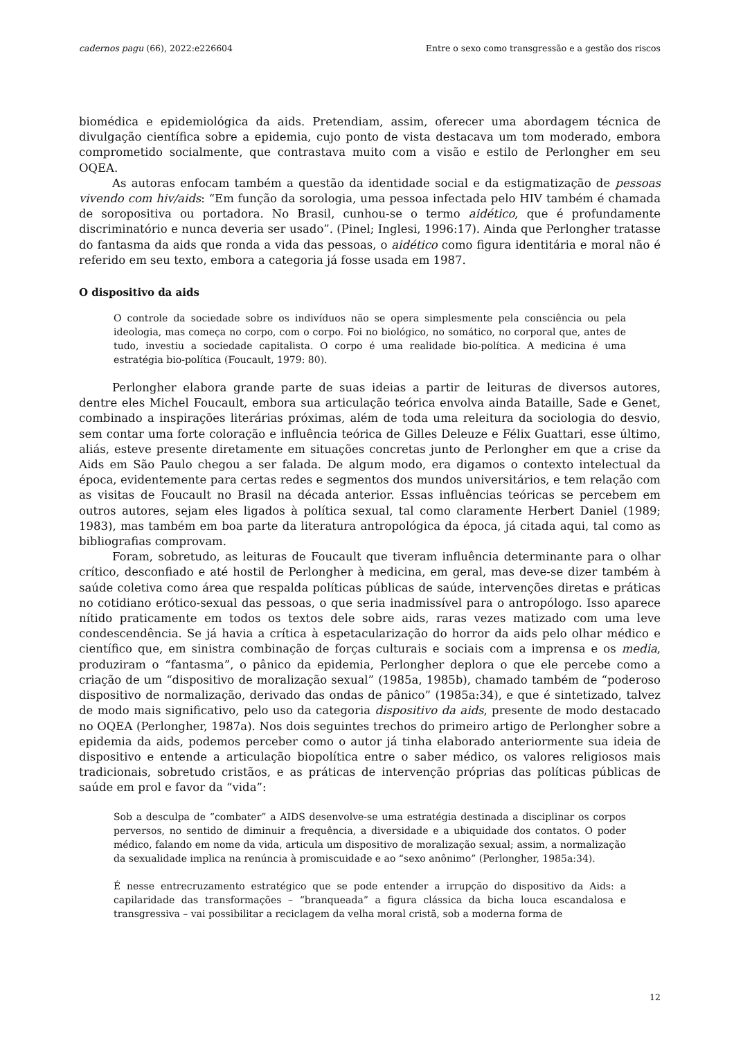cadernos pagu (66), 2022:e226604 Entre o sexo como transgressão e a gestão dos riscos
biomédica e epidemiológica da aids. Pretendiam, assim, oferecer uma abordagem técnica de divulgação científica sobre a epidemia, cujo ponto de vista destacava um tom moderado, embora comprometido socialmente, que contrastava muito com a visão e estilo de Perlongher em seu OQEA.
As autoras enfocam também a questão da identidade social e da estigmatização de pessoas vivendo com hiv/aids: “Em função da sorologia, uma pessoa infectada pelo HIV também é chamada de soropositiva ou portadora. No Brasil, cunhou-se o termo aidético, que é profundamente discriminatório e nunca deveria ser usado”. (Pinel; Inglesi, 1996:17). Ainda que Perlongher tratasse do fantasma da aids que ronda a vida das pessoas, o aidético como figura identitária e moral não é referido em seu texto, embora a categoria já fosse usada em 1987.
O dispositivo da aids
O controle da sociedade sobre os indivíduos não se opera simplesmente pela consciência ou pela ideologia, mas começa no corpo, com o corpo. Foi no biológico, no somático, no corporal que, antes de tudo, investiu a sociedade capitalista. O corpo é uma realidade bio-política. A medicina é uma estratégia bio-política (Foucault, 1979: 80).
Perlongher elabora grande parte de suas ideias a partir de leituras de diversos autores, dentre eles Michel Foucault, embora sua articulação teórica envolva ainda Bataille, Sade e Genet, combinado a inspirações literárias próximas, além de toda uma releitura da sociologia do desvio, sem contar uma forte coloração e influência teórica de Gilles Deleuze e Félix Guattari, esse último, aliás, esteve presente diretamente em situações concretas junto de Perlongher em que a crise da Aids em São Paulo chegou a ser falada. De algum modo, era digamos o contexto intelectual da época, evidentemente para certas redes e segmentos dos mundos universitários, e tem relação com as visitas de Foucault no Brasil na década anterior. Essas influências teóricas se percebem em outros autores, sejam eles ligados à política sexual, tal como claramente Herbert Daniel (1989; 1983), mas também em boa parte da literatura antropológica da época, já citada aqui, tal como as bibliografias comprovam.
Foram, sobretudo, as leituras de Foucault que tiveram influência determinante para o olhar crítico, desconfiado e até hostil de Perlongher à medicina, em geral, mas deve-se dizer também à saúde coletiva como área que respalda políticas públicas de saúde, intervenções diretas e práticas no cotidiano erótico-sexual das pessoas, o que seria inadmissível para o antropólogo. Isso aparece nítido praticamente em todos os textos dele sobre aids, raras vezes matizado com uma leve condescendência. Se já havia a crítica à espetacularização do horror da aids pelo olhar médico e científico que, em sinistra combinação de forças culturais e sociais com a imprensa e os media, produziram o “fantasma”, o pânico da epidemia, Perlongher deplora o que ele percebe como a criação de um “dispositivo de moralização sexual” (1985a, 1985b), chamado também de “poderoso dispositivo de normalização, derivado das ondas de pânico” (1985a:34), e que é sintetizado, talvez de modo mais significativo, pelo uso da categoria dispositivo da aids, presente de modo destacado no OQEA (Perlongher, 1987a). Nos dois seguintes trechos do primeiro artigo de Perlongher sobre a epidemia da aids, podemos perceber como o autor já tinha elaborado anteriormente sua ideia de dispositivo e entende a articulação biopolítica entre o saber médico, os valores religiosos mais tradicionais, sobretudo cristãos, e as práticas de intervenção próprias das políticas públicas de saúde em prol e favor da “vida”:
Sob a desculpa de “combater” a AIDS desenvolve-se uma estratégia destinada a disciplinar os corpos perversos, no sentido de diminuir a frequência, a diversidade e a ubiquidade dos contatos. O poder médico, falando em nome da vida, articula um dispositivo de moralização sexual; assim, a normalização da sexualidade implica na renúncia à promiscuidade e ao “sexo anônimo” (Perlongher, 1985a:34).
É nesse entrecruzamento estratégico que se pode entender a irrupção do dispositivo da Aids: a capilaridade das transformações – “branqueada” a figura clássica da bicha louca escandalosa e transgressiva – vai possibilitar a reciclagem da velha moral cristã, sob a moderna forma de
12